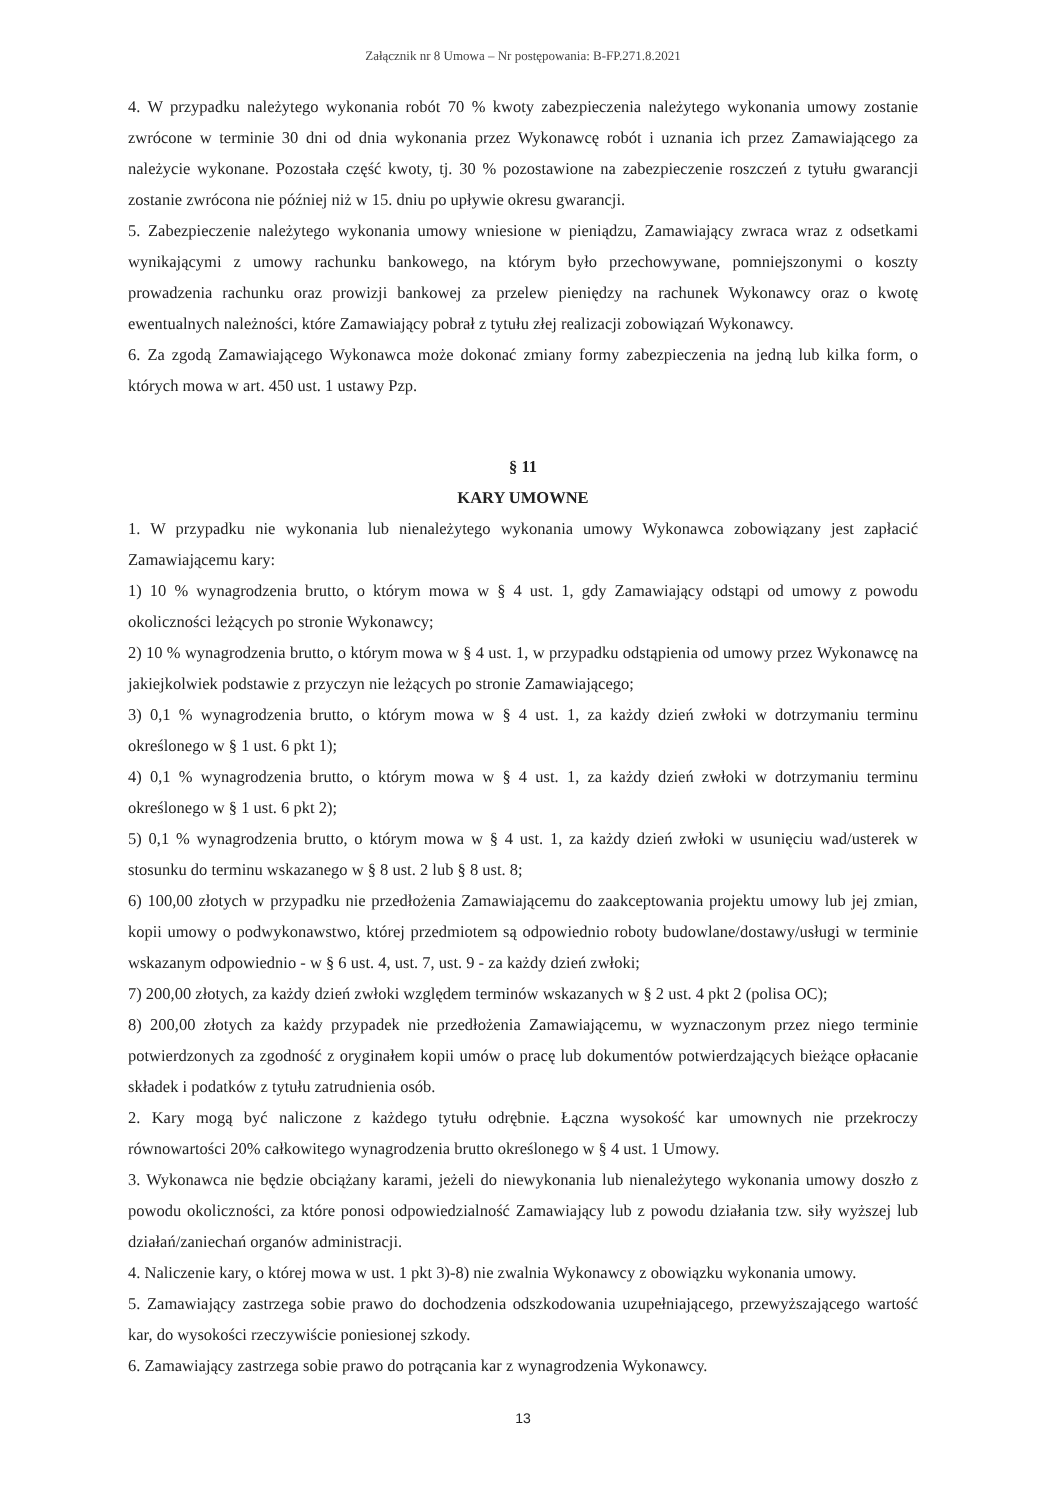Załącznik nr 8 Umowa – Nr postępowania: B-FP.271.8.2021
4. W przypadku należytego wykonania robót 70 % kwoty zabezpieczenia należytego wykonania umowy zostanie zwrócone w terminie 30 dni od dnia wykonania przez Wykonawcę robót i uznania ich przez Zamawiającego za należycie wykonane. Pozostała część kwoty, tj. 30 % pozostawione na zabezpieczenie roszczeń z tytułu gwarancji zostanie zwrócona nie później niż w 15. dniu po upływie okresu gwarancji.
5. Zabezpieczenie należytego wykonania umowy wniesione w pieniądzu, Zamawiający zwraca wraz z odsetkami wynikającymi z umowy rachunku bankowego, na którym było przechowywane, pomniejszonymi o koszty prowadzenia rachunku oraz prowizji bankowej za przelew pieniędzy na rachunek Wykonawcy oraz o kwotę ewentualnych należności, które Zamawiający pobrał z tytułu złej realizacji zobowiązań Wykonawcy.
6. Za zgodą Zamawiającego Wykonawca może dokonać zmiany formy zabezpieczenia na jedną lub kilka form, o których mowa w art. 450 ust. 1 ustawy Pzp.
§ 11
KARY UMOWNE
1. W przypadku nie wykonania lub nienależytego wykonania umowy Wykonawca zobowiązany jest zapłacić Zamawiającemu kary:
1) 10 % wynagrodzenia brutto, o którym mowa w § 4 ust. 1, gdy Zamawiający odstąpi od umowy z powodu okoliczności leżących po stronie Wykonawcy;
2) 10 % wynagrodzenia brutto, o którym mowa w § 4 ust. 1, w przypadku odstąpienia od umowy przez Wykonawcę na jakiejkolwiek podstawie z przyczyn nie leżących po stronie Zamawiającego;
3) 0,1 % wynagrodzenia brutto, o którym mowa w § 4 ust. 1, za każdy dzień zwłoki w dotrzymaniu terminu określonego w § 1 ust. 6 pkt 1);
4) 0,1 % wynagrodzenia brutto, o którym mowa w § 4 ust. 1, za każdy dzień zwłoki w dotrzymaniu terminu określonego w § 1 ust. 6 pkt 2);
5) 0,1 % wynagrodzenia brutto, o którym mowa w § 4 ust. 1, za każdy dzień zwłoki w usunięciu wad/usterek w stosunku do terminu wskazanego w § 8 ust. 2 lub § 8 ust. 8;
6) 100,00 złotych w przypadku nie przedłożenia Zamawiającemu do zaakceptowania projektu umowy lub jej zmian, kopii umowy o podwykonawstwo, której przedmiotem są odpowiednio roboty budowlane/dostawy/usługi w terminie wskazanym odpowiednio - w § 6 ust. 4, ust. 7, ust. 9 - za każdy dzień zwłoki;
7) 200,00 złotych, za każdy dzień zwłoki względem terminów wskazanych w § 2 ust. 4 pkt 2 (polisa OC);
8) 200,00 złotych za każdy przypadek nie przedłożenia Zamawiającemu, w wyznaczonym przez niego terminie potwierdzonych za zgodność z oryginałem kopii umów o pracę lub dokumentów potwierdzających bieżące opłacanie składek i podatków z tytułu zatrudnienia osób.
2. Kary mogą być naliczone z każdego tytułu odrębnie. Łączna wysokość kar umownych nie przekroczy równowartości 20% całkowitego wynagrodzenia brutto określonego w § 4 ust. 1 Umowy.
3. Wykonawca nie będzie obciążany karami, jeżeli do niewykonania lub nienależytego wykonania umowy doszło z powodu okoliczności, za które ponosi odpowiedzialność Zamawiający lub z powodu działania tzw. siły wyższej lub działań/zaniechań organów administracji.
4. Naliczenie kary, o której mowa w ust. 1 pkt 3)-8) nie zwalnia Wykonawcy z obowiązku wykonania umowy.
5. Zamawiający zastrzega sobie prawo do dochodzenia odszkodowania uzupełniającego, przewyższającego wartość kar, do wysokości rzeczywiście poniesionej szkody.
6. Zamawiający zastrzega sobie prawo do potrącania kar z wynagrodzenia Wykonawcy.
13